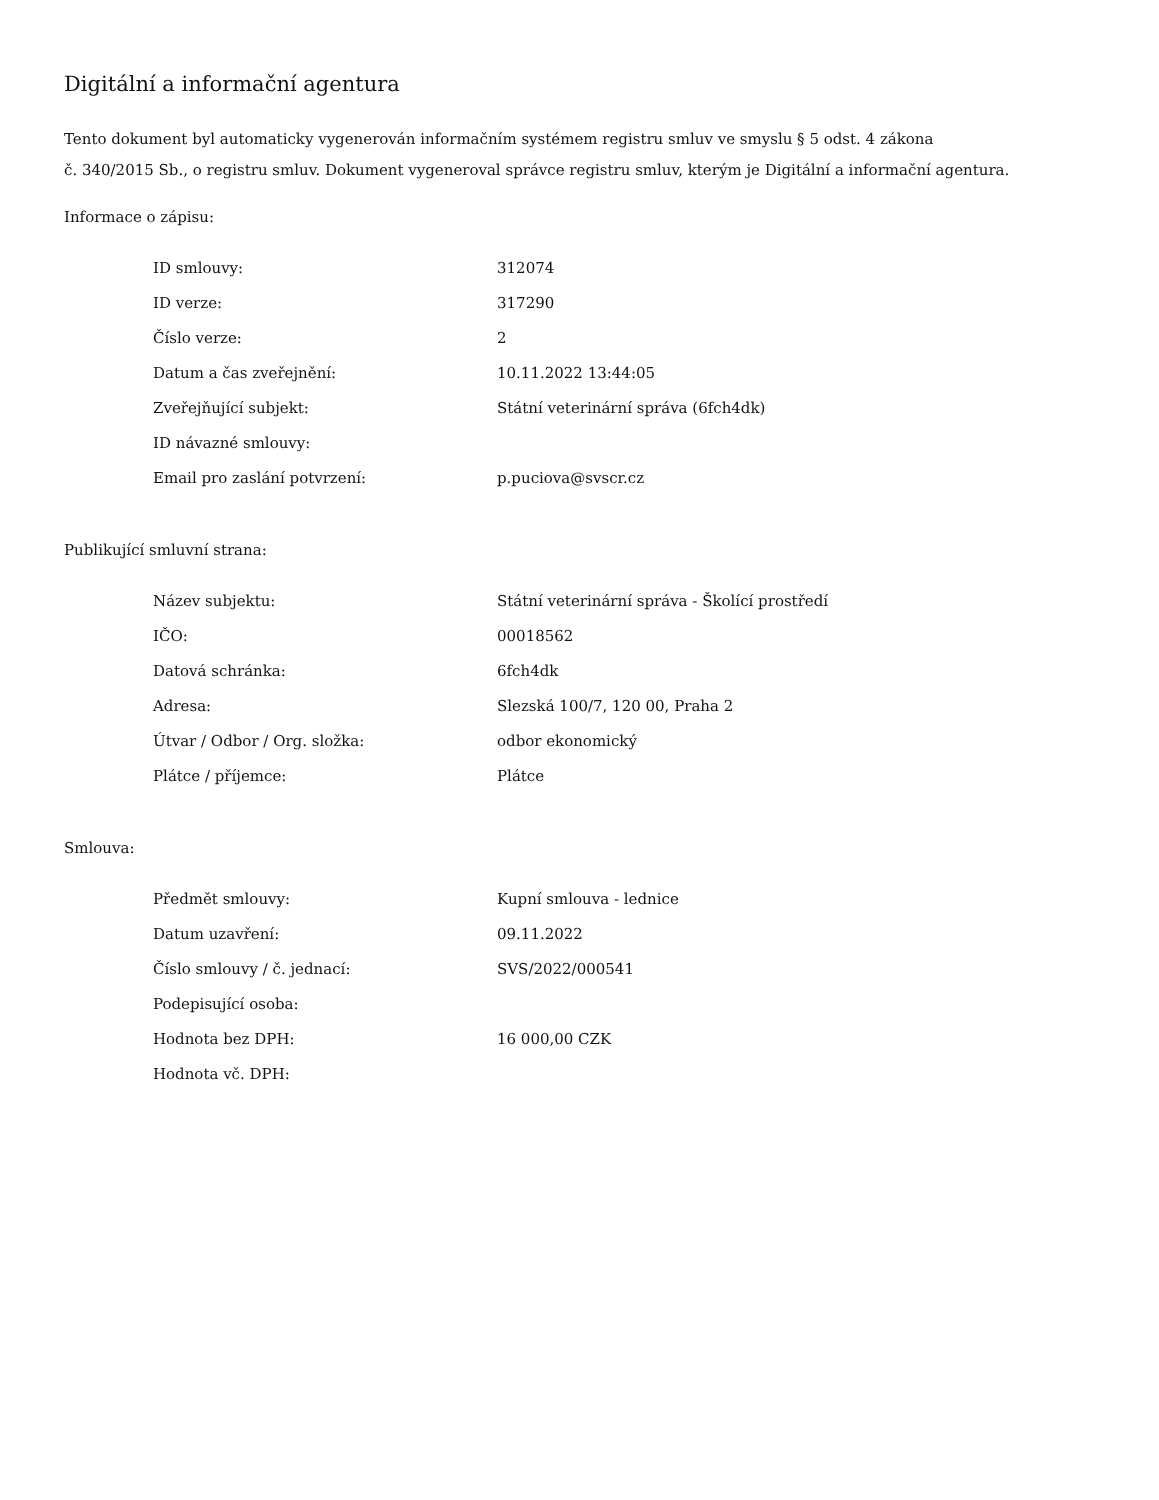Digitální a informační agentura
Tento dokument byl automaticky vygenerován informačním systémem registru smluv ve smyslu § 5 odst. 4 zákona
č. 340/2015 Sb., o registru smluv. Dokument vygeneroval správce registru smluv, kterým je Digitální a informační agentura.
Informace o zápisu:
| ID smlouvy: | 312074 |
| ID verze: | 317290 |
| Číslo verze: | 2 |
| Datum a čas zveřejnění: | 10.11.2022 13:44:05 |
| Zveřejňující subjekt: | Státní veterinární správa (6fch4dk) |
| ID návazné smlouvy: | |
| Email pro zaslání potvrzení: | p.puciova@svscr.cz |
Publikující smluvní strana:
| Název subjektu: | Státní veterinární správa - Školící prostředí |
| IČO: | 00018562 |
| Datová schránka: | 6fch4dk |
| Adresa: | Slezská 100/7, 120 00, Praha 2 |
| Útvar / Odbor / Org. složka: | odbor ekonomický |
| Plátce / příjemce: | Plátce |
Smlouva:
| Předmět smlouvy: | Kupní smlouva - lednice |
| Datum uzavření: | 09.11.2022 |
| Číslo smlouvy / č. jednací: | SVS/2022/000541 |
| Podepisující osoba: | |
| Hodnota bez DPH: | 16 000,00 CZK |
| Hodnota vč. DPH: | |